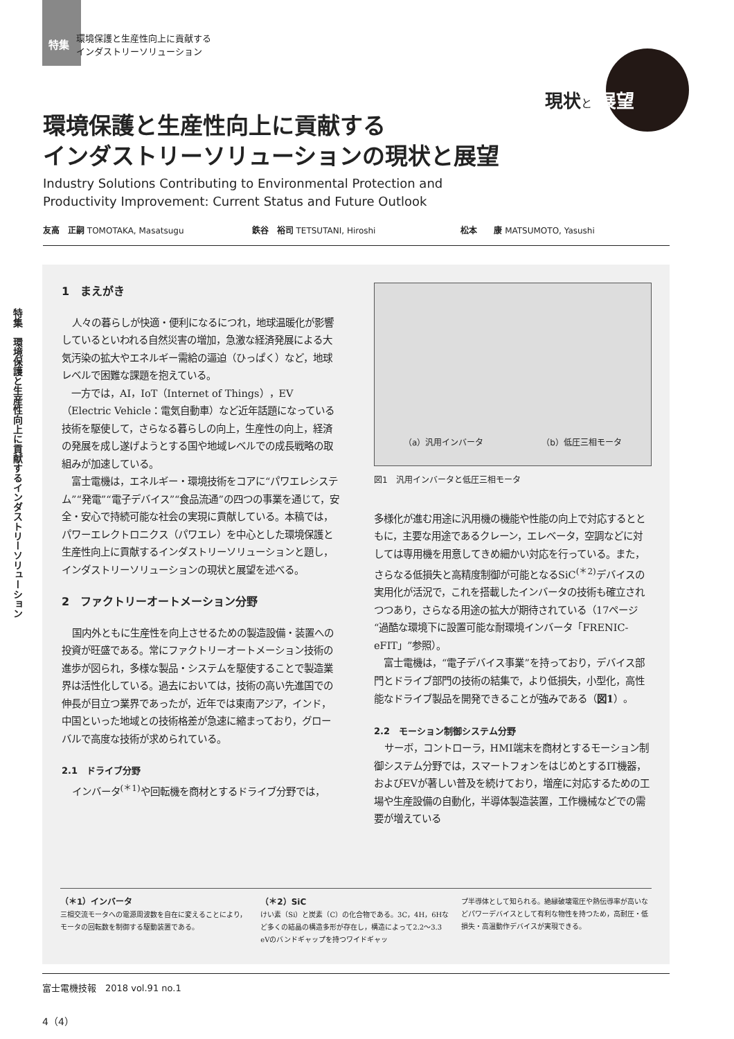特集 環境保護と生産性向上に貢献する
インダストリーソリューション
現状と 展望
環境保護と生産性向上に貢献する
インダストリーソリューションの現状と展望
Industry Solutions Contributing to Environmental Protection and
Productivity Improvement: Current Status and Future Outlook
友高　正嗣 TOMOTAKA, Masatsugu 鉄谷　裕司 TETSUTANI, Hiroshi 松本　　康 MATSUMOTO, Yasushi
特集　環境保護と生産性向上に貢献するインダストリーソリューション
1　まえがき
人々の暮らしが快適・便利になるにつれ，地球温暖化が影響しているといわれる自然災害の増加，急激な経済発展による大気汚染の拡大やエネルギー需給の逼迫（ひっぱく）など，地球レベルで困難な課題を抱えている。
　一方では，AI，IoT（Internet of Things），EV（Electric Vehicle：電気自動車）など近年話題になっている技術を駆使して，さらなる暮らしの向上，生産性の向上，経済の発展を成し遂げようとする国や地域レベルでの成長戦略の取組みが加速している。
　富士電機は，エネルギー・環境技術をコアに“パワエレシステム”“発電”“電子デバイス”“食品流通”の四つの事業を通じて，安全・安心で持続可能な社会の実現に貢献している。本稿では，パワーエレクトロニクス（パワエレ）を中心とした環境保護と生産性向上に貢献するインダストリーソリューションと題し，インダストリーソリューションの現状と展望を述べる。
2　ファクトリーオートメーション分野
国内外ともに生産性を向上させるための製造設備・装置への投資が旺盛である。常にファクトリーオートメーション技術の進歩が図られ，多様な製品・システムを駆使することで製造業界は活性化している。過去においては，技術の高い先進国での伸長が目立つ業界であったが，近年では東南アジア，インド，中国といった地域との技術格差が急速に縮まっており，グローバルで高度な技術が求められている。
2.1　ドライブ分野
インバータ<sup>(＊1)</sup>や回転機を商材とするドライブ分野では，
（a）汎用インバータ （b）低圧三相モータ
図1　汎用インバータと低圧三相モータ
多様化が進む用途に汎用機の機能や性能の向上で対応するとともに，主要な用途であるクレーン，エレベータ，空調などに対しては専用機を用意してきめ細かい対応を行っている。また，さらなる低損失と高精度制御が可能となるSiC<sup>(＊2)</sup>デバイスの実用化が活況で，これを搭載したインバータの技術も確立されつつあり，さらなる用途の拡大が期待されている（17ページ“過酷な環境下に設置可能な耐環境インバータ「FRENIC-eFIT」”参照）。
　富士電機は，“電子デバイス事業”を持っており，デバイス部門とドライブ部門の技術の結集で，より低損失，小型化，高性能なドライブ製品を開発できることが強みである（図1）。
2.2　モーション制御システム分野
サーボ，コントローラ，HMI端末を商材とするモーション制御システム分野では，スマートフォンをはじめとするIT機器，およびEVが著しい普及を続けており，増産に対応するための工場や生産設備の自動化，半導体製造装置，工作機械などでの需要が増えている
（＊1）インバータ
三相交流モータへの電源周波数を自在に変えることにより，モータの回転数を制御する駆動装置である。
（＊2）SiC
けい素（Si）と炭素（C）の化合物である。3C，4H，6Hなど多くの結晶の構造多形が存在し，構造によって2.2～3.3 eVのバンドギャップを持つワイドギャッ
プ半導体として知られる。絶縁破壊電圧や熱伝導率が高いなどパワーデバイスとして有利な物性を持つため，高耐圧・低損失・高温動作デバイスが実現できる。
富士電機技報　2018 vol.91 no.1
4（4）